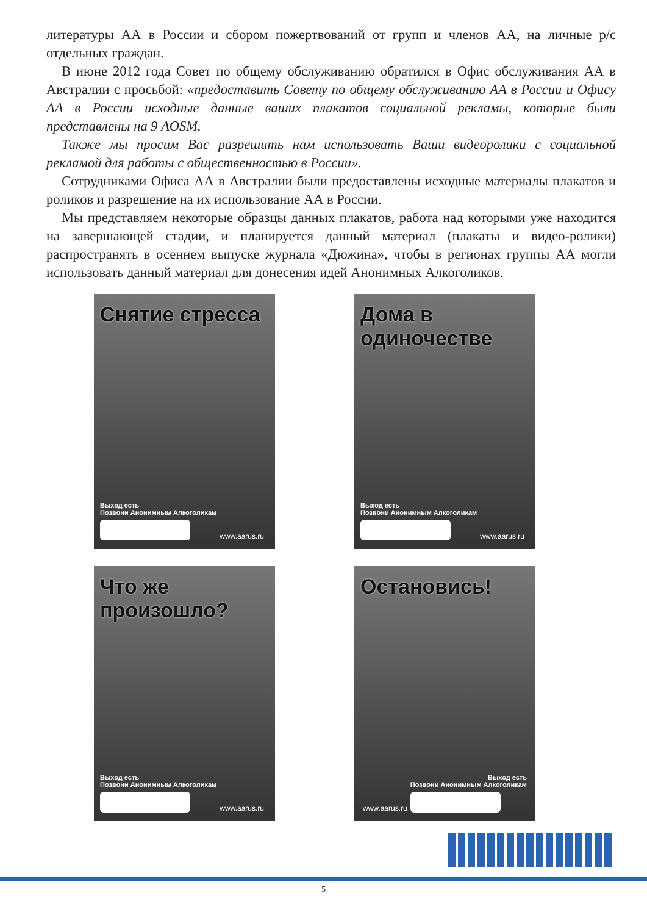литературы АА в России и сбором пожертвований от групп и членов АА, на личные р/с отдельных граждан.
В июне 2012 года Совет по общему обслуживанию обратился в Офис обслуживания АА в Австралии с просьбой: «предоставить Совету по общему обслуживанию АА в России и Офису АА в России исходные данные ваших плакатов социальной рекламы, которые были представлены на 9 AOSM.
Также мы просим Вас разрешить нам использовать Ваши видеоролики с социальной рекламой для работы с общественностью в России».
Сотрудниками Офиса АА в Австралии были предоставлены исходные материалы плакатов и роликов и разрешение на их использование АА в России.
Мы представляем некоторые образцы данных плакатов, работа над которыми уже находится на завершающей стадии, и планируется данный материал (плакаты и видео-ролики) распространять в осеннем выпуске журнала «Дюжина», чтобы в регионах группы АА могли использовать данный материал для донесения идей Анонимных Алкоголиков.
Снятие стресса
Выход есть
Позвони Анонимным Алкоголикам
www.aarus.ru
Дома в одиночестве
Выход есть
Позвони Анонимным Алкоголикам
www.aarus.ru
Что же произошло?
Выход есть
Позвони Анонимным Алкоголикам
www.aarus.ru
Остановись!
Выход есть
Позвони Анонимным Алкоголикам
www.aarus.ru
5